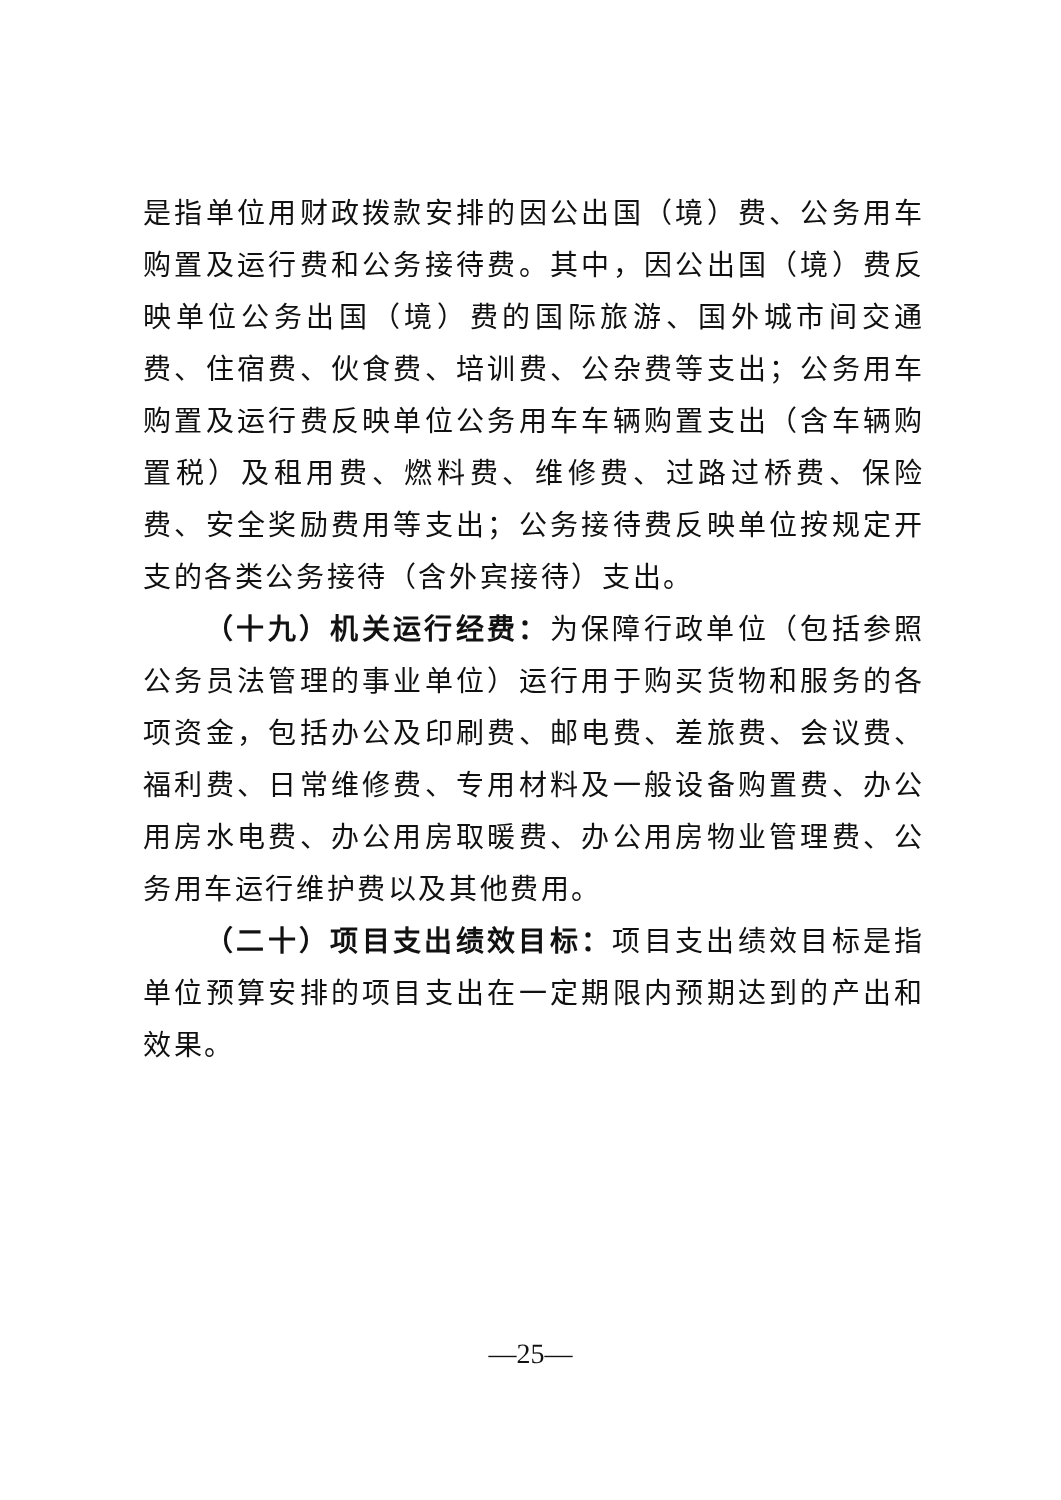是指单位用财政拨款安排的因公出国（境）费、公务用车购置及运行费和公务接待费。其中，因公出国（境）费反映单位公务出国（境）费的国际旅游、国外城市间交通费、住宿费、伙食费、培训费、公杂费等支出；公务用车购置及运行费反映单位公务用车车辆购置支出（含车辆购置税）及租用费、燃料费、维修费、过路过桥费、保险费、安全奖励费用等支出；公务接待费反映单位按规定开支的各类公务接待（含外宾接待）支出。
（十九）机关运行经费：为保障行政单位（包括参照公务员法管理的事业单位）运行用于购买货物和服务的各项资金，包括办公及印刷费、邮电费、差旅费、会议费、福利费、日常维修费、专用材料及一般设备购置费、办公用房水电费、办公用房取暖费、办公用房物业管理费、公务用车运行维护费以及其他费用。
（二十）项目支出绩效目标：项目支出绩效目标是指单位预算安排的项目支出在一定期限内预期达到的产出和效果。
—25—